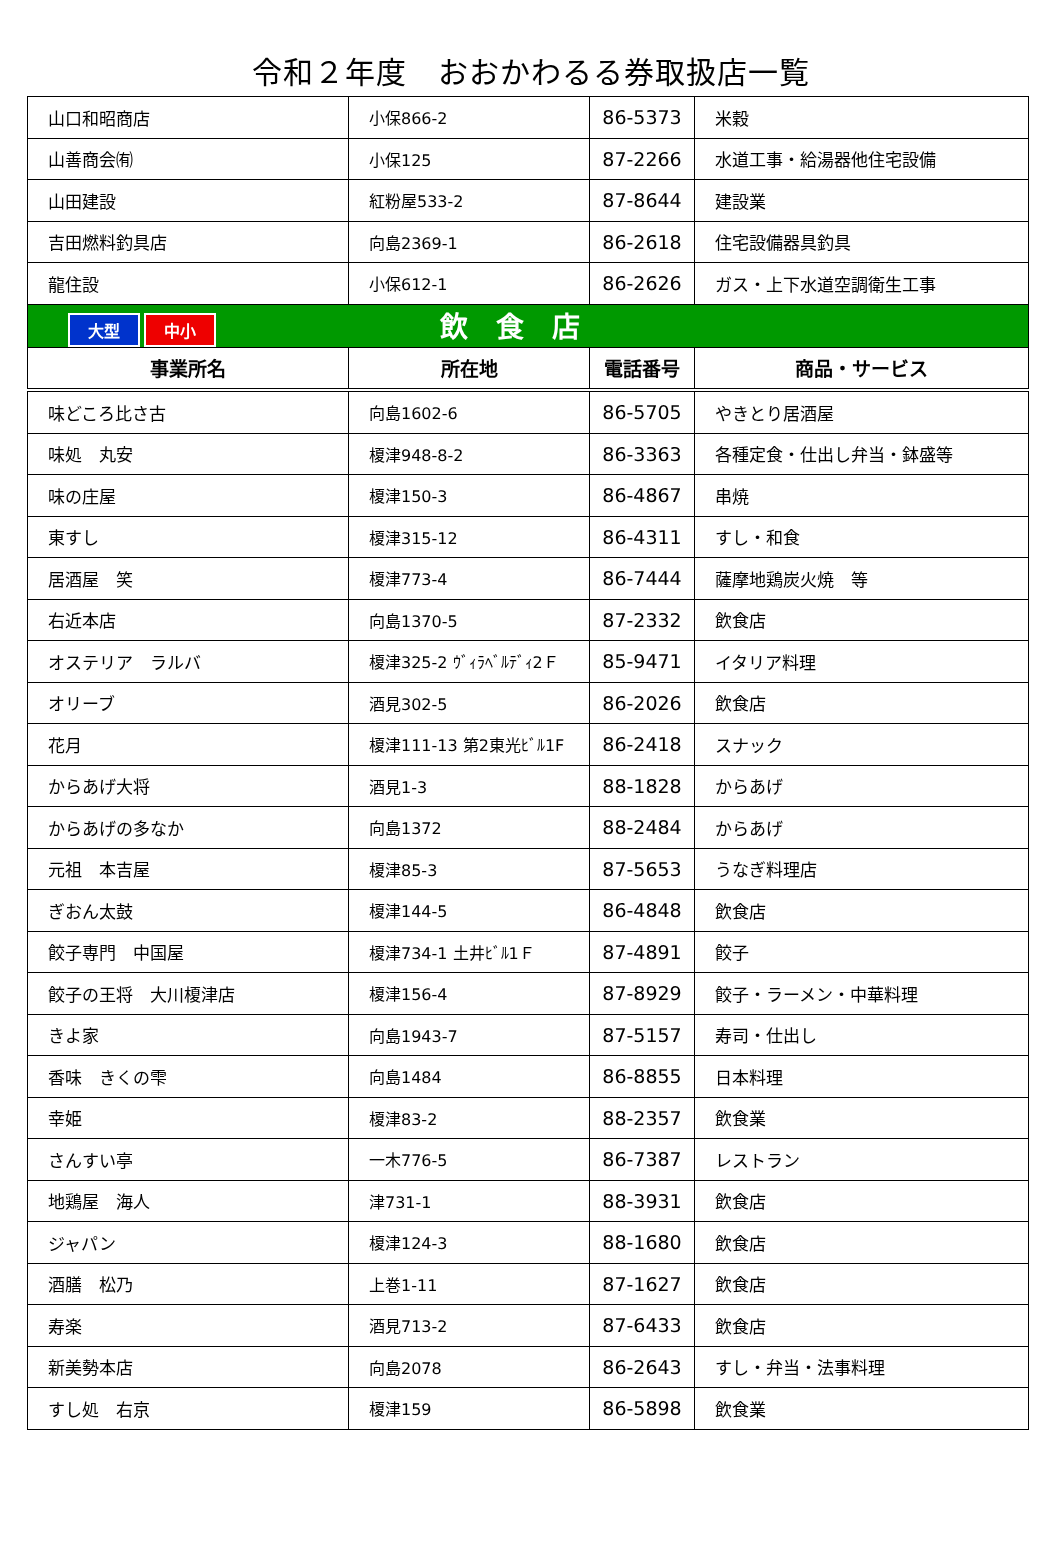令和２年度　おおかわるる券取扱店一覧
| 山口和昭商店 | 小保866-2 | 86-5373 | 米穀 |
| 山善商会㈲ | 小保125 | 87-2266 | 水道工事・給湯器他住宅設備 |
| 山田建設 | 紅粉屋533-2 | 87-8644 | 建設業 |
| 吉田燃料釣具店 | 向島2369-1 | 86-2618 | 住宅設備器具釣具 |
| 龍住設 | 小保612-1 | 86-2626 | ガス・上下水道空調衛生工事 |
| 大型 中小 飲 食 店 | | | |
| 事業所名 | 所在地 | 電話番号 | 商品・サービス |
| 味どころ比さ古 | 向島1602-6 | 86-5705 | やきとり居酒屋 |
| 味処 丸安 | 榎津948-8-2 | 86-3363 | 各種定食・仕出し弁当・鉢盛等 |
| 味の庄屋 | 榎津150-3 | 86-4867 | 串焼 |
| 東すし | 榎津315-12 | 86-4311 | すし・和食 |
| 居酒屋 笑 | 榎津773-4 | 86-7444 | 薩摩地鶏炭火焼 等 |
| 右近本店 | 向島1370-5 | 87-2332 | 飲食店 |
| オステリア ラルバ | 榎津325-2 ｳﾞｨﾗﾍﾞﾙﾃﾞｨ2Ｆ | 85-9471 | イタリア料理 |
| オリーブ | 酒見302-5 | 86-2026 | 飲食店 |
| 花月 | 榎津111-13 第2東光ﾋﾞﾙ1F | 86-2418 | スナック |
| からあげ大将 | 酒見1-3 | 88-1828 | からあげ |
| からあげの多なか | 向島1372 | 88-2484 | からあげ |
| 元祖 本吉屋 | 榎津85-3 | 87-5653 | うなぎ料理店 |
| ぎおん太鼓 | 榎津144-5 | 86-4848 | 飲食店 |
| 餃子専門 中国屋 | 榎津734-1 土井ﾋﾞﾙ1Ｆ | 87-4891 | 餃子 |
| 餃子の王将 大川榎津店 | 榎津156-4 | 87-8929 | 餃子・ラーメン・中華料理 |
| きよ家 | 向島1943-7 | 87-5157 | 寿司・仕出し |
| 香味 きくの雫 | 向島1484 | 86-8855 | 日本料理 |
| 幸姫 | 榎津83-2 | 88-2357 | 飲食業 |
| さんすい亭 | 一木776-5 | 86-7387 | レストラン |
| 地鶏屋 海人 | 津731-1 | 88-3931 | 飲食店 |
| ジャパン | 榎津124-3 | 88-1680 | 飲食店 |
| 酒膳 松乃 | 上巻1-11 | 87-1627 | 飲食店 |
| 寿楽 | 酒見713-2 | 87-6433 | 飲食店 |
| 新美勢本店 | 向島2078 | 86-2643 | すし・弁当・法事料理 |
| すし処 右京 | 榎津159 | 86-5898 | 飲食業 |